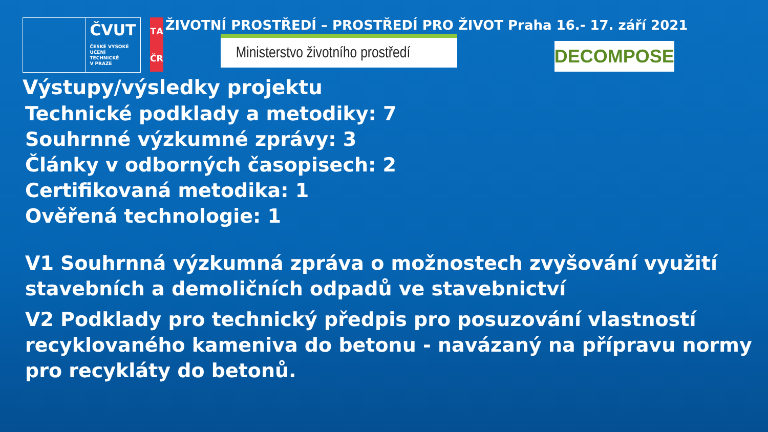ČVUT
ČESKÉ VYSOKÉ
UČENÍ TECHNICKÉ
V PRAZE
TAČR
ŽIVOTNÍ PROSTŘEDÍ – PROSTŘEDÍ PRO ŽIVOT Praha 16.- 17. září 2021
Ministerstvo životního prostředí
DECOMPOSE
Výstupy/výsledky projektu
Technické podklady a metodiky: 7
Souhrnné výzkumné zprávy: 3
Články v odborných časopisech: 2
Certifikovaná metodika: 1
Ověřená technologie: 1
V1 Souhrnná výzkumná zpráva o možnostech zvyšování využití stavebních a demoličních odpadů ve stavebnictví
V2 Podklady pro technický předpis pro posuzování vlastností recyklovaného kameniva do betonu - navázaný na přípravu normy pro recykláty do betonů.